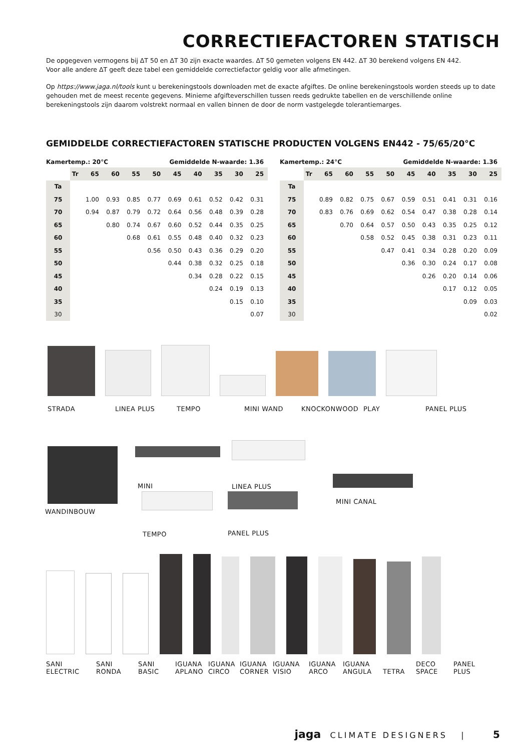CORRECTIEFACTOREN STATISCH
De opgegeven vermogens bij ΔT 50 en ΔT 30 zijn exacte waardes. ΔT 50 gemeten volgens EN 442. ΔT 30 berekend volgens EN 442.
Voor alle andere ΔT geeft deze tabel een gemiddelde correctiefactor geldig voor alle afmetingen.
Op https://www.jaga.nl/tools kunt u berekeningstools downloaden met de exacte afgiftes. De online berekeningstools worden steeds up to date gehouden met de meest recente gegevens. Minieme afgifteverschillen tussen reeds gedrukte tabellen en de verschillende online berekeningstools zijn daarom volstrekt normaal en vallen binnen de door de norm vastgelegde tolerantiemarges.
GEMIDDELDE CORRECTIEFACTOREN STATISCHE PRODUCTEN VOLGENS EN442 - 75/65/20°C
| Kamertemp.: 20°C | | | | | Gemiddelde N-waarde: 1.36 | | | | | |
| --- | --- | --- | --- | --- | --- | --- | --- | --- | --- | --- |
| | Tr | 65 | 60 | 55 | 50 | 45 | 40 | 35 | 30 | 25 |
| Ta | | | | | | | | | | |
| 75 | | 1.00 | 0.93 | 0.85 | 0.77 | 0.69 | 0.61 | 0.52 | 0.42 | 0.31 |
| 70 | | 0.94 | 0.87 | 0.79 | 0.72 | 0.64 | 0.56 | 0.48 | 0.39 | 0.28 |
| 65 | | | 0.80 | 0.74 | 0.67 | 0.60 | 0.52 | 0.44 | 0.35 | 0.25 |
| 60 | | | | 0.68 | 0.61 | 0.55 | 0.48 | 0.40 | 0.32 | 0.23 |
| 55 | | | | | 0.56 | 0.50 | 0.43 | 0.36 | 0.29 | 0.20 |
| 50 | | | | | | 0.44 | 0.38 | 0.32 | 0.25 | 0.18 |
| 45 | | | | | | | 0.34 | 0.28 | 0.22 | 0.15 |
| 40 | | | | | | | | 0.24 | 0.19 | 0.13 |
| 35 | | | | | | | | | 0.15 | 0.10 |
| 30 | | | | | | | | | | 0.07 |
| Kamertemp.: 24°C | | | | | Gemiddelde N-waarde: 1.36 | | | | | |
| --- | --- | --- | --- | --- | --- | --- | --- | --- | --- | --- |
| | Tr | 65 | 60 | 55 | 50 | 45 | 40 | 35 | 30 | 25 |
| Ta | | | | | | | | | | |
| 75 | | 0.89 | 0.82 | 0.75 | 0.67 | 0.59 | 0.51 | 0.41 | 0.31 | 0.16 |
| 70 | | 0.83 | 0.76 | 0.69 | 0.62 | 0.54 | 0.47 | 0.38 | 0.28 | 0.14 |
| 65 | | | 0.70 | 0.64 | 0.57 | 0.50 | 0.43 | 0.35 | 0.25 | 0.12 |
| 60 | | | | 0.58 | 0.52 | 0.45 | 0.38 | 0.31 | 0.23 | 0.11 |
| 55 | | | | | 0.47 | 0.41 | 0.34 | 0.28 | 0.20 | 0.09 |
| 50 | | | | | | 0.36 | 0.30 | 0.24 | 0.17 | 0.08 |
| 45 | | | | | | | 0.26 | 0.20 | 0.14 | 0.06 |
| 40 | | | | | | | | 0.17 | 0.12 | 0.05 |
| 35 | | | | | | | | | 0.09 | 0.03 |
| 30 | | | | | | | | | | 0.02 |
STRADA LINEA PLUS TEMPO MINI WAND KNOCKONWOOD PLAY PANEL PLUS
WANDINBOUW MINI
LINEA PLUS
TEMPO PANEL PLUS
MINI CANAL
SANI
ELECTRIC SANI
RONDA SANI
BASIC IGUANA
APLANO IGUANA
CIRCO IGUANA
CORNER IGUANA
VISIO IGUANA
ARCO IGUANA
ANGULA
TETRA DECO
SPACE PANEL
PLUS
jaga CLIMATE DESIGNERS | 5